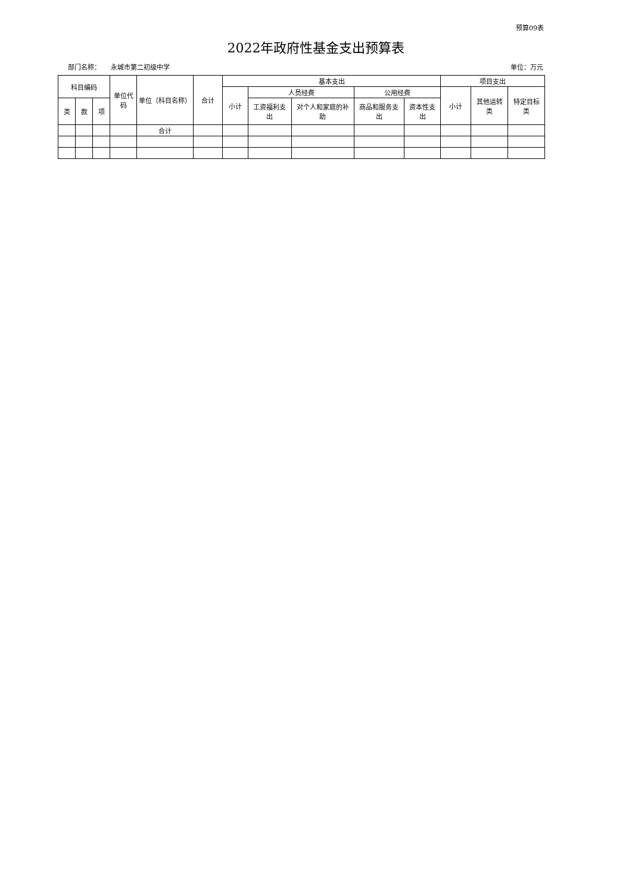预算09表
2022年政府性基金支出预算表
部门名称： 永城市第二初级中学 单位：万元
| 科目编码 | | | 单位代码 | 单位（科目名称） | 合计 | 基本支出 | | | | | 项目支出 | | |
| --- | --- | --- | --- | --- | --- | --- | --- | --- | --- | --- | --- | --- | --- |
| | | | | | | 小计 | 人员经费 | | 公用经费 | | 小计 | 其他运转类 | 特定目标类 |
| 类 | 款 | 项 | | | | | 工资福利支出 | 对个人和家庭的补助 | 商品和服务支出 | 资本性支出 | | | |
| | | | | 合计 | | | | | | | | | |